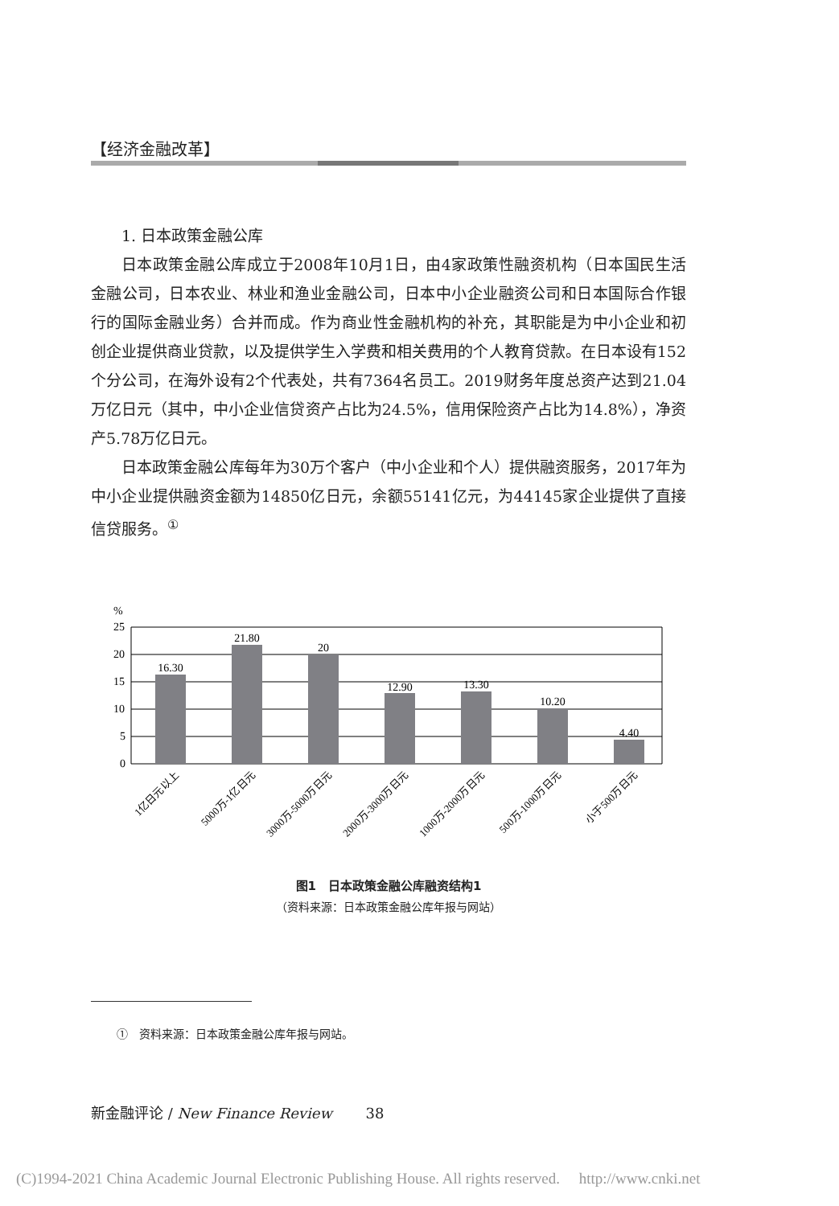【经济金融改革】
1. 日本政策金融公库
日本政策金融公库成立于2008年10月1日，由4家政策性融资机构（日本国民生活金融公司，日本农业、林业和渔业金融公司，日本中小企业融资公司和日本国际合作银行的国际金融业务）合并而成。作为商业性金融机构的补充，其职能是为中小企业和初创企业提供商业贷款，以及提供学生入学费和相关费用的个人教育贷款。在日本设有152个分公司，在海外设有2个代表处，共有7364名员工。2019财务年度总资产达到21.04万亿日元（其中，中小企业信贷资产占比为24.5%，信用保险资产占比为14.8%），净资产5.78万亿日元。
日本政策金融公库每年为30万个客户（中小企业和个人）提供融资服务，2017年为中小企业提供融资金额为14850亿日元，余额55141亿元，为44145家企业提供了直接信贷服务。<sup>①</sup>
%
25
20
15
10
5
0
16.30
21.80
20
12.90
13.30
10.20
4.40
1亿日元以上
5000万-1亿日元
3000万-5000万日元
2000万-3000万日元
1000万-2000万日元
500万-1000万日元
小于500万日元
图1　日本政策金融公库融资结构1
（资料来源：日本政策金融公库年报与网站）
①　资料来源：日本政策金融公库年报与网站。
新金融评论 / New Finance Review　　 38
(C)1994-2021 China Academic Journal Electronic Publishing House. All rights reserved.　 http://www.cnki.net